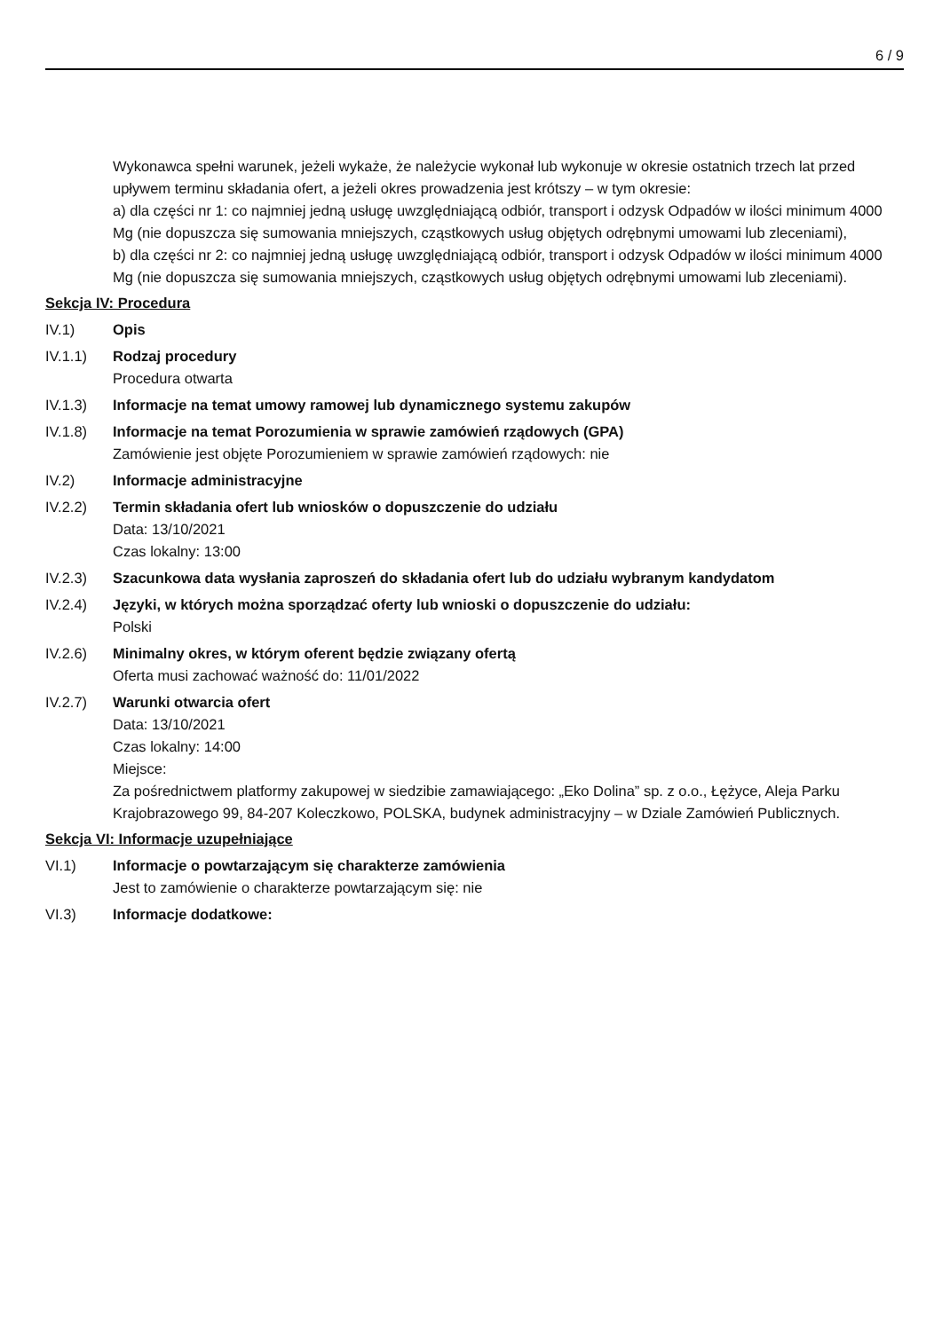6 / 9
Wykonawca spełni warunek, jeżeli wykaże, że należycie wykonał lub wykonuje w okresie ostatnich trzech lat przed upływem terminu składania ofert, a jeżeli okres prowadzenia jest krótszy – w tym okresie:
a) dla części nr 1: co najmniej jedną usługę uwzględniającą odbiór, transport i odzysk Odpadów w ilości minimum 4000 Mg (nie dopuszcza się sumowania mniejszych, cząstkowych usług objętych odrębnymi umowami lub zleceniami),
b) dla części nr 2: co najmniej jedną usługę uwzględniającą odbiór, transport i odzysk Odpadów w ilości minimum 4000 Mg (nie dopuszcza się sumowania mniejszych, cząstkowych usług objętych odrębnymi umowami lub zleceniami).
Sekcja IV: Procedura
IV.1) Opis
IV.1.1) Rodzaj procedury
Procedura otwarta
IV.1.3) Informacje na temat umowy ramowej lub dynamicznego systemu zakupów
IV.1.8) Informacje na temat Porozumienia w sprawie zamówień rządowych (GPA)
Zamówienie jest objęte Porozumieniem w sprawie zamówień rządowych: nie
IV.2) Informacje administracyjne
IV.2.2) Termin składania ofert lub wniosków o dopuszczenie do udziału
Data: 13/10/2021
Czas lokalny: 13:00
IV.2.3) Szacunkowa data wysłania zaproszeń do składania ofert lub do udziału wybranym kandydatom
IV.2.4) Języki, w których można sporządzać oferty lub wnioski o dopuszczenie do udziału:
Polski
IV.2.6) Minimalny okres, w którym oferent będzie związany ofertą
Oferta musi zachować ważność do: 11/01/2022
IV.2.7) Warunki otwarcia ofert
Data: 13/10/2021
Czas lokalny: 14:00
Miejsce:
Za pośrednictwem platformy zakupowej w siedzibie zamawiającego: „Eko Dolina” sp. z o.o., Łężyce, Aleja Parku Krajobrazowego 99, 84-207 Koleczkowo, POLSKA, budynek administracyjny – w Dziale Zamówień Publicznych.
Sekcja VI: Informacje uzupełniające
VI.1) Informacje o powtarzającym się charakterze zamówienia
Jest to zamówienie o charakterze powtarzającym się: nie
VI.3) Informacje dodatkowe: